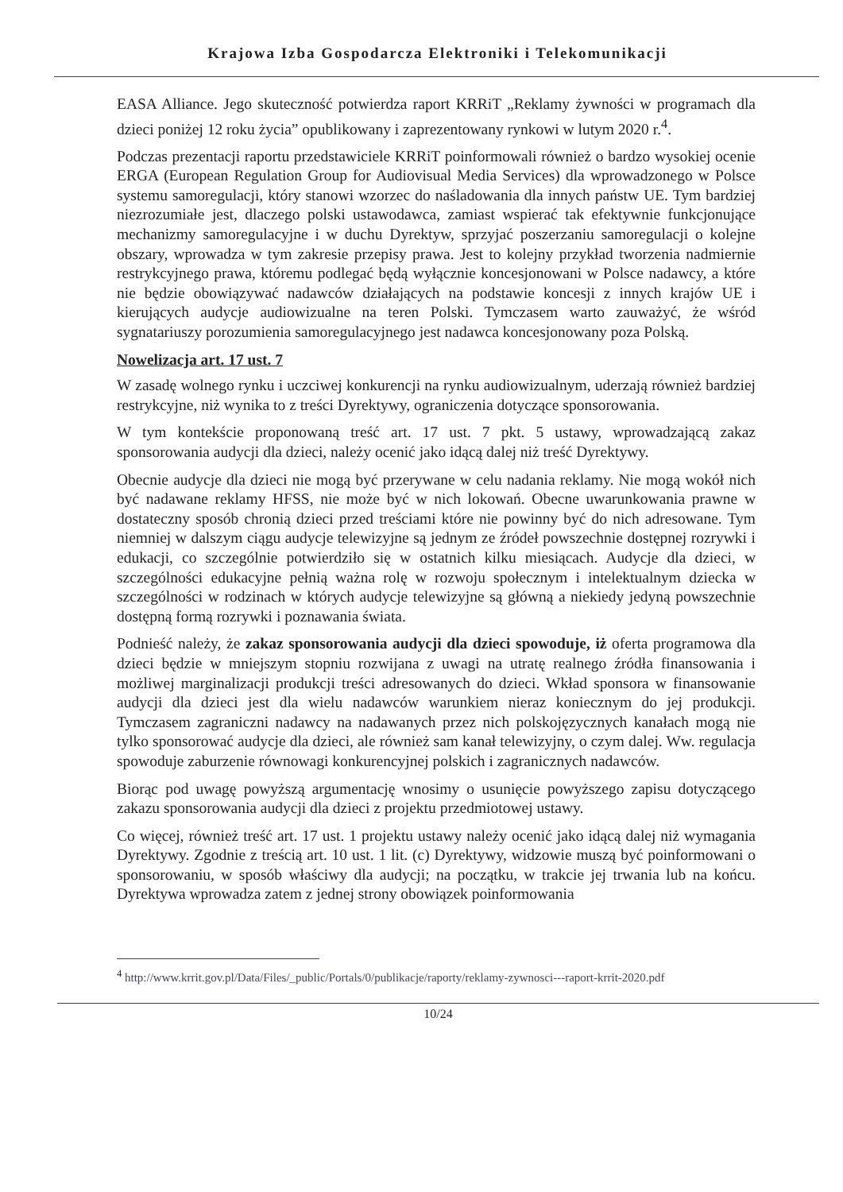Krajowa Izba Gospodarcza Elektroniki i Telekomunikacji
EASA Alliance. Jego skuteczność potwierdza raport KRRiT „Reklamy żywności w programach dla dzieci poniżej 12 roku życia” opublikowany i zaprezentowany rynkowi w lutym 2020 r.<sup>4</sup>.
Podczas prezentacji raportu przedstawiciele KRRiT poinformowali również o bardzo wysokiej ocenie ERGA (European Regulation Group for Audiovisual Media Services) dla wprowadzonego w Polsce systemu samoregulacji, który stanowi wzorzec do naśladowania dla innych państw UE. Tym bardziej niezrozumiałe jest, dlaczego polski ustawodawca, zamiast wspierać tak efektywnie funkcjonujące mechanizmy samoregulacyjne i w duchu Dyrektyw, sprzyjać poszerzaniu samoregulacji o kolejne obszary, wprowadza w tym zakresie przepisy prawa. Jest to kolejny przykład tworzenia nadmiernie restrykcyjnego prawa, któremu podlegać będą wyłącznie koncesjonowani w Polsce nadawcy, a które nie będzie obowiązywać nadawców działających na podstawie koncesji z innych krajów UE i kierujących audycje audiowizualne na teren Polski. Tymczasem warto zauważyć, że wśród sygnatariuszy porozumienia samoregulacyjnego jest nadawca koncesjonowany poza Polską.
Nowelizacja art. 17 ust. 7
W zasadę wolnego rynku i uczciwej konkurencji na rynku audiowizualnym, uderzają również bardziej restrykcyjne, niż wynika to z treści Dyrektywy, ograniczenia dotyczące sponsorowania.
W tym kontekście proponowaną treść art. 17 ust. 7 pkt. 5 ustawy, wprowadzającą zakaz sponsorowania audycji dla dzieci, należy ocenić jako idącą dalej niż treść Dyrektywy.
Obecnie audycje dla dzieci nie mogą być przerywane w celu nadania reklamy. Nie mogą wokół nich być nadawane reklamy HFSS, nie może być w nich lokowań. Obecne uwarunkowania prawne w dostateczny sposób chronią dzieci przed treściami które nie powinny być do nich adresowane. Tym niemniej w dalszym ciągu audycje telewizyjne są jednym ze źródeł powszechnie dostępnej rozrywki i edukacji, co szczególnie potwierdziło się w ostatnich kilku miesiącach. Audycje dla dzieci, w szczególności edukacyjne pełnią ważna rolę w rozwoju społecznym i intelektualnym dziecka w szczególności w rodzinach w których audycje telewizyjne są główną a niekiedy jedyną powszechnie dostępną formą rozrywki i poznawania świata.
Podnieść należy, że zakaz sponsorowania audycji dla dzieci spowoduje, iż oferta programowa dla dzieci będzie w mniejszym stopniu rozwijana z uwagi na utratę realnego źródła finansowania i możliwej marginalizacji produkcji treści adresowanych do dzieci. Wkład sponsora w finansowanie audycji dla dzieci jest dla wielu nadawców warunkiem nieraz koniecznym do jej produkcji. Tymczasem zagraniczni nadawcy na nadawanych przez nich polskojęzycznych kanałach mogą nie tylko sponsorować audycje dla dzieci, ale również sam kanał telewizyjny, o czym dalej. Ww. regulacja spowoduje zaburzenie równowagi konkurencyjnej polskich i zagranicznych nadawców.
Biorąc pod uwagę powyższą argumentację wnosimy o usunięcie powyższego zapisu dotyczącego zakazu sponsorowania audycji dla dzieci z projektu przedmiotowej ustawy.
Co więcej, również treść art. 17 ust. 1 projektu ustawy należy ocenić jako idącą dalej niż wymagania Dyrektywy. Zgodnie z treścią art. 10 ust. 1 lit. (c) Dyrektywy, widzowie muszą być poinformowani o sponsorowaniu, w sposób właściwy dla audycji; na początku, w trakcie jej trwania lub na końcu. Dyrektywa wprowadza zatem z jednej strony obowiązek poinformowania
<sup>4</sup> http://www.krrit.gov.pl/Data/Files/_public/Portals/0/publikacje/raporty/reklamy-zywnosci---raport-krrit-2020.pdf
10/24